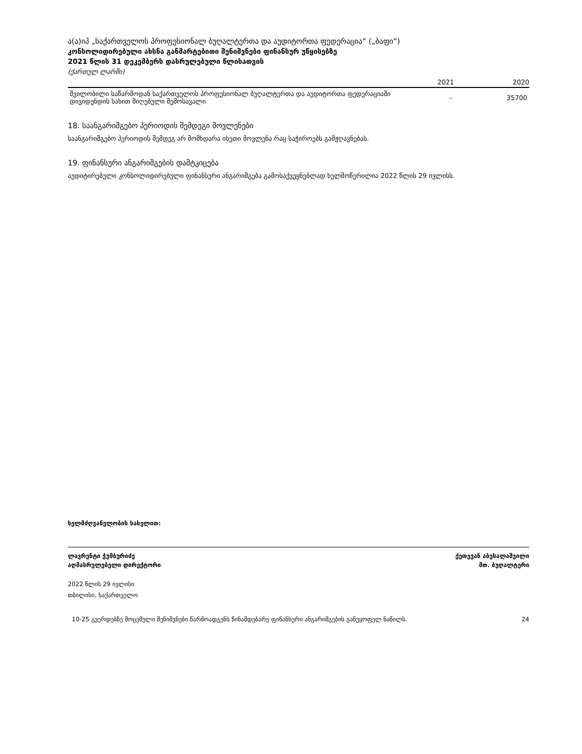ა(ა)იპ „საქართველოს პროფესიონალ ბუღალტერთა და აუდიტორთა ფედერაცია“ („ბაფი“)
კონსოლიდირებული ახსნა განმარტებითი შენიშვნები ფინანსურ უწყისებზე
2021 წლის 31 დეკემბერს დასრულებული წლისათვის
(ქართულ ლარში)
| | 2021 | 2020 |
| --- | --- | --- |
| შვილობილი საწარმოდან საქართველოს პროფესიონალ ბუღალტერთა და აუდიტორთა ფედერაციაში დივიდენდის სახით მიღებული შემოსავალი | - | 35700 |
18. საანგარიშგებო პერიოდის შემდეგი მოვლენები
საანგარიშგებო პერიოდის შემდეგ არ მომხდარა ისეთი მოვლენა რაც საჭიროებს გამჟღავნებას.
19. ფინანსური ანგარიშგების დამტკიცება
აუდიტირებული კონსოლიდირებული ფინანსური ანგარიშგება გამოსაქვეყნებლად ხელმოწერილია 2022 წლის 29 ივლისს.
ხელმძღვანელობის სახელით:
ლავრენტი ჭუმბურიძე ქეთევან აბესალაშვილი
აღმასრულებელი დირექტორი მთ. ბუღალტერი
2022 წლის 29 ივლისი
თბილისი, საქართველო
10-25 გვერდებზე მოცემული შენიშვნები წარმოადგენს წინამდებარე ფინანსური ანგარიშგების განუყოფელ ნაწილს. 24